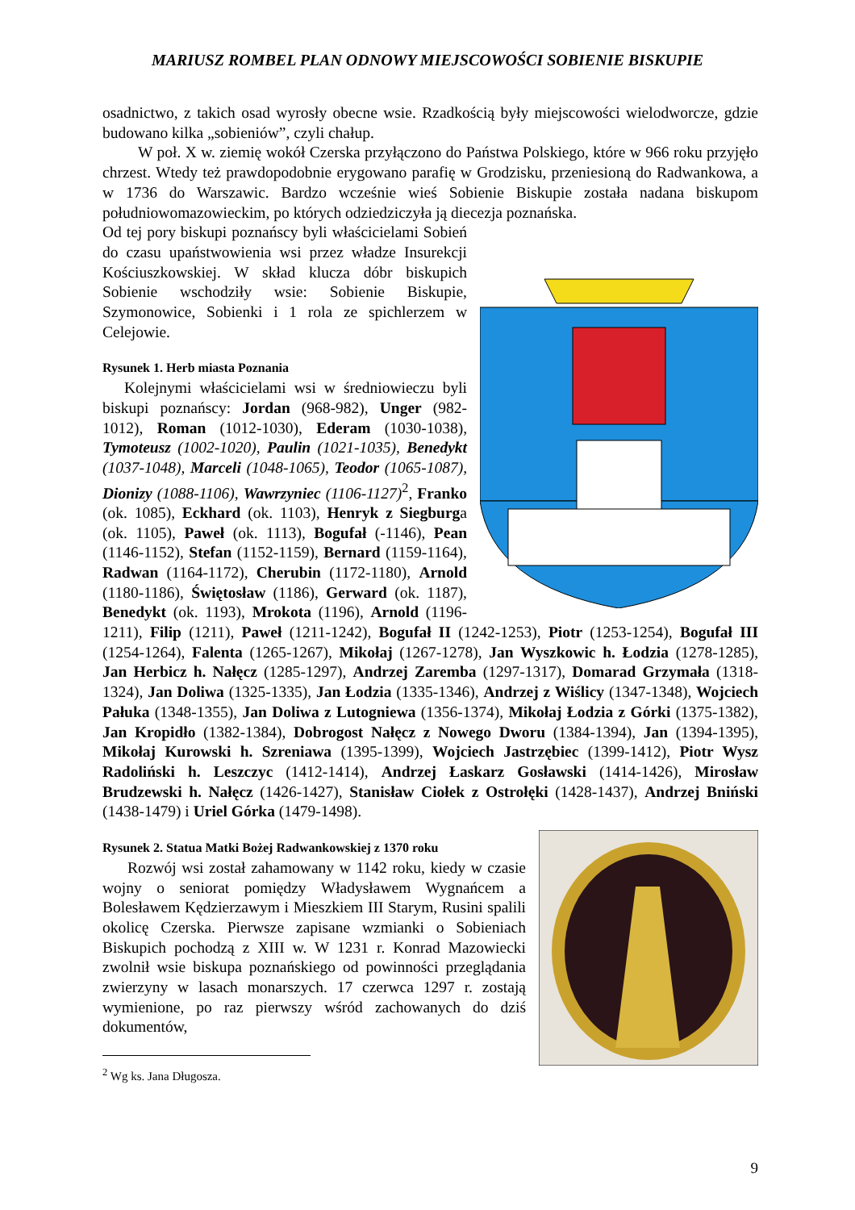MARIUSZ ROMBEL PLAN ODNOWY MIEJSCOWOŚCI SOBIENIE BISKUPIE
osadnictwo, z takich osad wyrosły obecne wsie. Rzadkością były miejscowości wielodworcze, gdzie budowano kilka „sobieniów”, czyli chałup.
W poł. X w. ziemię wokół Czerska przyłączono do Państwa Polskiego, które w 966 roku przyjęło chrzest. Wtedy też prawdopodobnie erygowano parafię w Grodzisku, przeniesioną do Radwankowa, a w 1736 do Warszawic. Bardzo wcześnie wieś Sobienie Biskupie została nadana biskupom południowomazowieckim, po których odziedziczyła ją diecezja poznańska.
Od tej pory biskupi poznańscy byli właścicielami Sobień do czasu upaństwowienia wsi przez władze Insurekcji Kościuszkowskiej. W skład klucza dóbr biskupich Sobienie wschodziły wsie: Sobienie Biskupie, Szymonowice, Sobienki i 1 rola ze spichlerzem w Celejowie.
Rysunek 1. Herb miasta Poznania
Kolejnymi właścicielami wsi w średniowieczu byli biskupi poznańscy: Jordan (968-982), Unger (982-1012), Roman (1012-1030), Ederam (1030-1038), Tymoteusz (1002-1020), Paulin (1021-1035), Benedykt (1037-1048), Marceli (1048-1065), Teodor (1065-1087), Dionizy (1088-1106), Wawrzyniec (1106-1127)<sup>2</sup>, Franko (ok. 1085), Eckhard (ok. 1103), Henryk z Siegburga (ok. 1105), Paweł (ok. 1113), Bogufał (-1146), Pean (1146-1152), Stefan (1152-1159), Bernard (1159-1164), Radwan (1164-1172), Cherubin (1172-1180), Arnold (1180-1186), Świętosław (1186), Gerward (ok. 1187), Benedykt (ok. 1193), Mrokota (1196), Arnold (1196-1211), Filip (1211), Paweł (1211-1242), Bogufał II (1242-1253), Piotr (1253-1254), Bogufał III (1254-1264), Falenta (1265-1267), Mikołaj (1267-1278), Jan Wyszkowic h. Łodzia (1278-1285), Jan Herbicz h. Nałęcz (1285-1297), Andrzej Zaremba (1297-1317), Domarad Grzymała (1318-1324), Jan Doliwa (1325-1335), Jan Łodzia (1335-1346), Andrzej z Wiślicy (1347-1348), Wojciech Pałuka (1348-1355), Jan Doliwa z Lutogniewa (1356-1374), Mikołaj Łodzia z Górki (1375-1382), Jan Kropidło (1382-1384), Dobrogost Nałęcz z Nowego Dworu (1384-1394), Jan (1394-1395), Mikołaj Kurowski h. Szreniawa (1395-1399), Wojciech Jastrzębiec (1399-1412), Piotr Wysz Radoliński h. Leszczyc (1412-1414), Andrzej Łaskarz Gosławski (1414-1426), Mirosław Brudzewski h. Nałęcz (1426-1427), Stanisław Ciołek z Ostrołęki (1428-1437), Andrzej Bniński (1438-1479) i Uriel Górka (1479-1498).
Rysunek 2. Statua Matki Bożej Radwankowskiej z 1370 roku
Rozwój wsi został zahamowany w 1142 roku, kiedy w czasie wojny o seniorat pomiędzy Władysławem Wygnańcem a Bolesławem Kędzierzawym i Mieszkiem III Starym, Rusini spalili okolicę Czerska. Pierwsze zapisane wzmianki o Sobieniach Biskupich pochodzą z XIII w. W 1231 r. Konrad Mazowiecki zwolnił wsie biskupa poznańskiego od powinności przeglądania zwierzyny w lasach monarszych. 17 czerwca 1297 r. zostają wymienione, po raz pierwszy wśród zachowanych do dziś dokumentów,
<sup>2</sup> Wg ks. Jana Długosza.
9